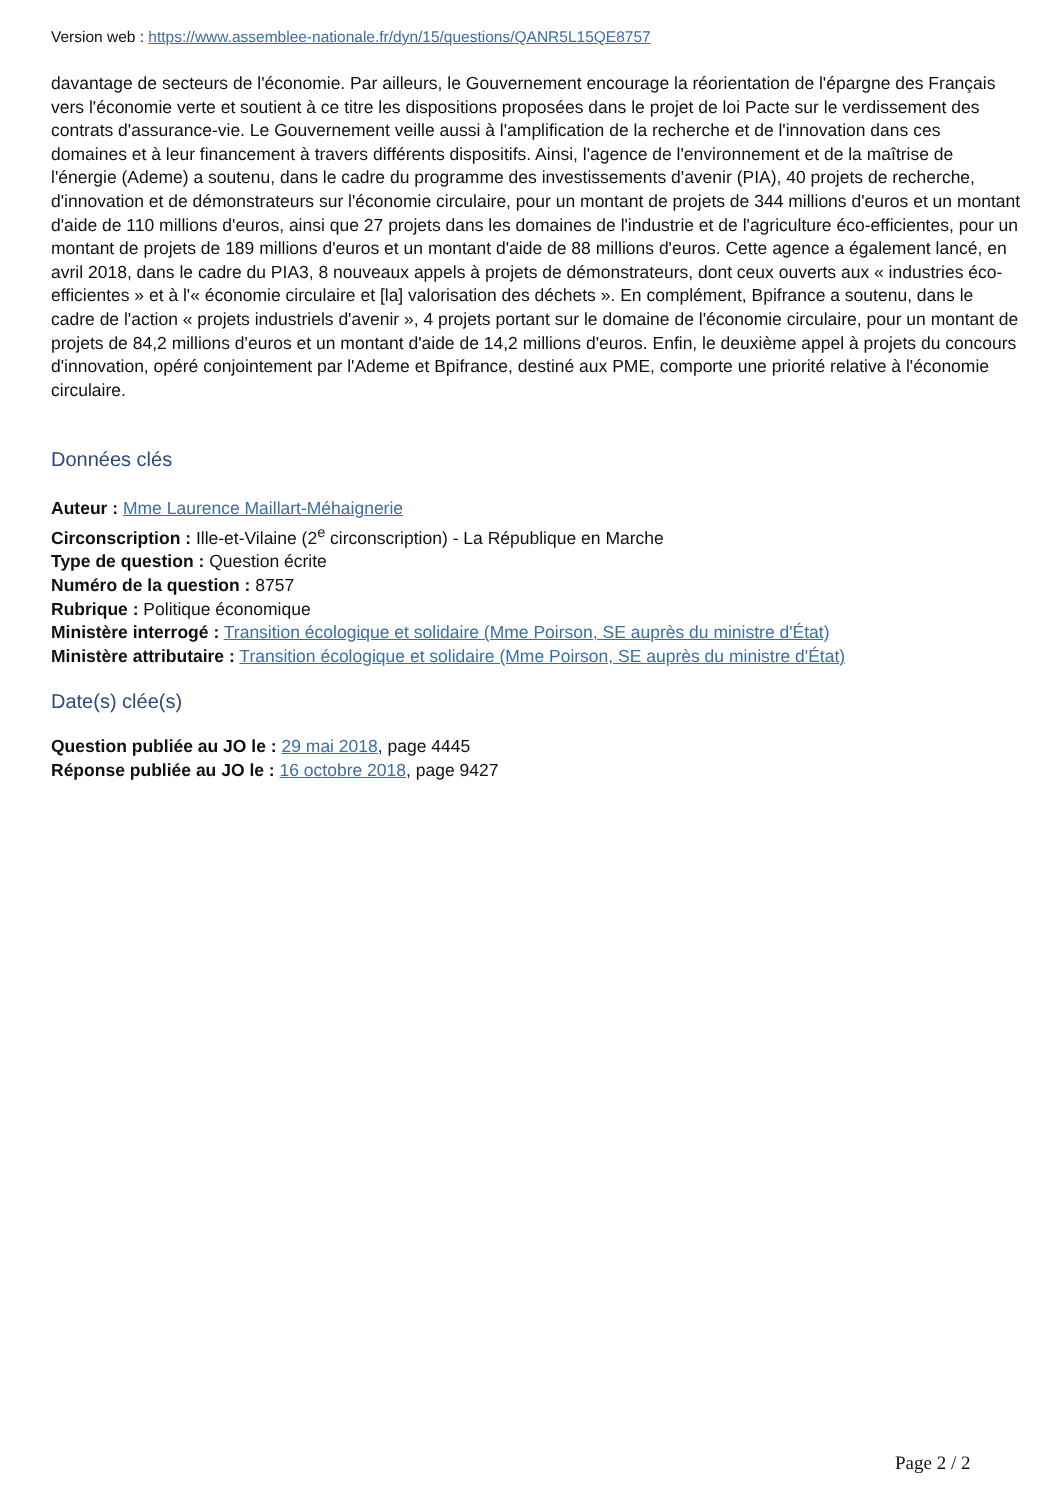Version web : https://www.assemblee-nationale.fr/dyn/15/questions/QANR5L15QE8757
davantage de secteurs de l'économie. Par ailleurs, le Gouvernement encourage la réorientation de l'épargne des Français vers l'économie verte et soutient à ce titre les dispositions proposées dans le projet de loi Pacte sur le verdissement des contrats d'assurance-vie. Le Gouvernement veille aussi à l'amplification de la recherche et de l'innovation dans ces domaines et à leur financement à travers différents dispositifs. Ainsi, l'agence de l'environnement et de la maîtrise de l'énergie (Ademe) a soutenu, dans le cadre du programme des investissements d'avenir (PIA), 40 projets de recherche, d'innovation et de démonstrateurs sur l'économie circulaire, pour un montant de projets de 344 millions d'euros et un montant d'aide de 110 millions d'euros, ainsi que 27 projets dans les domaines de l'industrie et de l'agriculture éco-efficientes, pour un montant de projets de 189 millions d'euros et un montant d'aide de 88 millions d'euros. Cette agence a également lancé, en avril 2018, dans le cadre du PIA3, 8 nouveaux appels à projets de démonstrateurs, dont ceux ouverts aux « industries éco-efficientes » et à l'« économie circulaire et [la] valorisation des déchets ». En complément, Bpifrance a soutenu, dans le cadre de l'action « projets industriels d'avenir », 4 projets portant sur le domaine de l'économie circulaire, pour un montant de projets de 84,2 millions d'euros et un montant d'aide de 14,2 millions d'euros. Enfin, le deuxième appel à projets du concours d'innovation, opéré conjointement par l'Ademe et Bpifrance, destiné aux PME, comporte une priorité relative à l'économie circulaire.
Données clés
Auteur : Mme Laurence Maillart-Méhaignerie
Circonscription : Ille-et-Vilaine (2<sup>e</sup> circonscription) - La République en Marche
Type de question : Question écrite
Numéro de la question : 8757
Rubrique : Politique économique
Ministère interrogé : Transition écologique et solidaire (Mme Poirson, SE auprès du ministre d'État)
Ministère attributaire : Transition écologique et solidaire (Mme Poirson, SE auprès du ministre d'État)
Date(s) clée(s)
Question publiée au JO le : 29 mai 2018, page 4445
Réponse publiée au JO le : 16 octobre 2018, page 9427
Page 2 / 2